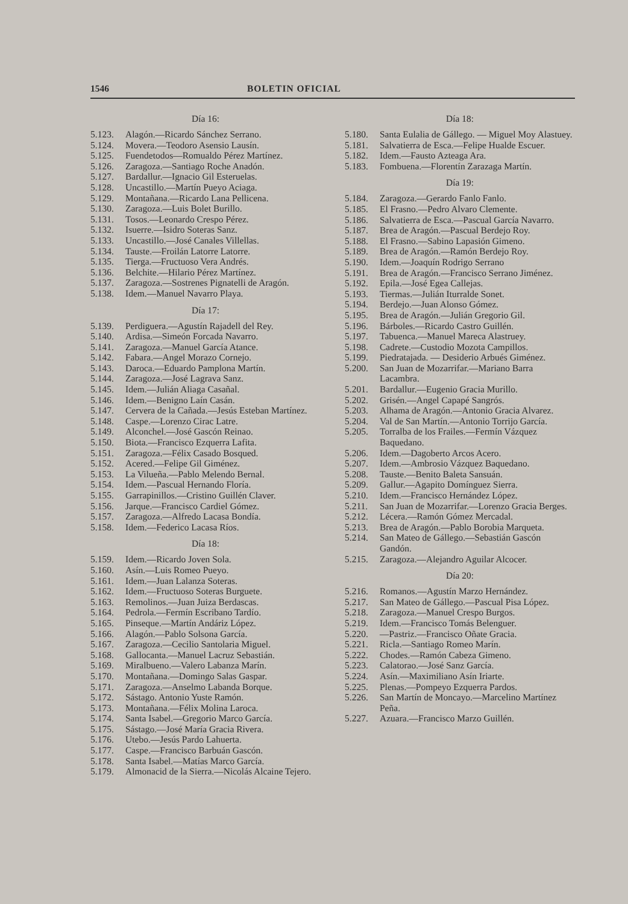1546 BOLETIN OFICIAL
Día 16:
5.123. Alagón.—Ricardo Sánchez Serrano.
5.124. Movera.—Teodoro Asensio Lausín.
5.125. Fuendetodos—Romualdo Pérez Martínez.
5.126. Zaragoza.—Santiago Roche Anadón.
5.127. Bardallur.—Ignacio Gil Esteruelas.
5.128. Uncastillo.—Martín Pueyo Aciaga.
5.129. Montañana.—Ricardo Lana Pellicena.
5.130. Zaragoza.—Luis Bolet Burillo.
5.131. Tosos.—Leonardo Crespo Pérez.
5.132. Isuerre.—Isidro Soteras Sanz.
5.133. Uncastillo.—José Canales Villellas.
5.134. Tauste.—Froilán Latorre Latorre.
5.135. Tierga.—Fructuoso Vera Andrés.
5.136. Belchite.—Hilario Pérez Martínez.
5.137. Zaragoza.—Sostrenes Pignatelli de Aragón.
5.138. Idem.—Manuel Navarro Playa.
Día 17:
5.139. Perdiguera.—Agustín Rajadell del Rey.
5.140. Ardisa.—Simeón Forcada Navarro.
5.141. Zaragoza.—Manuel García Atance.
5.142. Fabara.—Angel Morazo Cornejo.
5.143. Daroca.—Eduardo Pamplona Martín.
5.144. Zaragoza.—José Lagrava Sanz.
5.145. Idem.—Julián Aliaga Casañal.
5.146. Idem.—Benigno Laín Casán.
5.147. Cervera de la Cañada.—Jesús Esteban Martínez.
5.148. Caspe.—Lorenzo Cirac Latre.
5.149. Alconchel.—José Gascón Reinao.
5.150. Biota.—Francisco Ezquerra Lafita.
5.151. Zaragoza.—Félix Casado Bosqued.
5.152. Acered.—Felipe Gil Giménez.
5.153. La Vilueña.—Pablo Melendo Bernal.
5.154. Idem.—Pascual Hernando Floría.
5.155. Garrapinillos.—Cristino Guillén Claver.
5.156. Jarque.—Francisco Cardiel Gómez.
5.157. Zaragoza.—Alfredo Lacasa Bondía.
5.158. Idem.—Federico Lacasa Ríos.
Día 18:
5.159. Idem.—Ricardo Joven Sola.
5.160. Asín.—Luis Romeo Pueyo.
5.161. Idem.—Juan Lalanza Soteras.
5.162. Idem.—Fructuoso Soteras Burguete.
5.163. Remolinos.—Juan Juiza Berdascas.
5.164. Pedrola.—Fermín Escribano Tardío.
5.165. Pinseque.—Martín Andáriz López.
5.166. Alagón.—Pablo Solsona García.
5.167. Zaragoza.—Cecilio Santolaria Miguel.
5.168. Gallocanta.—Manuel Lacruz Sebastián.
5.169. Miralbueno.—Valero Labanza Marín.
5.170. Montañana.—Domingo Salas Gaspar.
5.171. Zaragoza.—Anselmo Labanda Borque.
5.172. Sástago. Antonio Yuste Ramón.
5.173. Montañana.—Félix Molina Laroca.
5.174. Santa Isabel.—Gregorio Marco García.
5.175. Sástago.—José María Gracia Rivera.
5.176. Utebo.—Jesús Pardo Lahuerta.
5.177. Caspe.—Francisco Barbuán Gascón.
5.178. Santa Isabel.—Matías Marco García.
5.179. Almonacid de la Sierra.—Nicolás Alcaine Tejero.
Día 18:
5.180. Santa Eulalia de Gállego. — Miguel Moy Alastuey.
5.181. Salvatierra de Esca.—Felipe Hualde Escuer.
5.182. Idem.—Fausto Azteaga Ara.
5.183. Fombuena.—Florentín Zarazaga Martín.
Día 19:
5.184. Zaragoza.—Gerardo Fanlo Fanlo.
5.185. El Frasno.—Pedro Alvaro Clemente.
5.186. Salvatierra de Esca.—Pascual García Navarro.
5.187. Brea de Aragón.—Pascual Berdejo Roy.
5.188. El Frasno.—Sabino Lapasión Gimeno.
5.189. Brea de Aragón.—Ramón Berdejo Roy.
5.190. Idem.—Joaquín Rodrigo Serrano
5.191. Brea de Aragón.—Francisco Serrano Jiménez.
5.192. Epila.—José Egea Callejas.
5.193. Tiermas.—Julián Iturralde Sonet.
5.194. Berdejo.—Juan Alonso Gómez.
5.195. Brea de Aragón.—Julián Gregorio Gil.
5.196. Bárboles.—Ricardo Castro Guillén.
5.197. Tabuenca.—Manuel Mareca Alastruey.
5.198. Cadrete.—Custodio Mozota Campillos.
5.199. Piedratajada. — Desiderio Arbués Giménez.
5.200. San Juan de Mozarrifar.—Mariano Barra Lacambra.
5.201. Bardallur.—Eugenio Gracia Murillo.
5.202. Grisén.—Angel Capapé Sangrós.
5.203. Alhama de Aragón.—Antonio Gracia Alvarez.
5.204. Val de San Martín.—Antonio Torrijo García.
5.205. Torralba de los Frailes.—Fermín Vázquez Baquedano.
5.206. Idem.—Dagoberto Arcos Acero.
5.207. Idem.—Ambrosio Vázquez Baquedano.
5.208. Tauste.—Benito Baleta Sansuán.
5.209. Gallur.—Agapito Domínguez Sierra.
5.210. Idem.—Francisco Hernández López.
5.211. San Juan de Mozarrifar.—Lorenzo Gracia Berges.
5.212. Lécera.—Ramón Gómez Mercadal.
5.213. Brea de Aragón.—Pablo Borobia Marqueta.
5.214. San Mateo de Gállego.—Sebastián Gascón Gandón.
5.215. Zaragoza.—Alejandro Aguilar Alcocer.
Día 20:
5.216. Romanos.—Agustín Marzo Hernández.
5.217. San Mateo de Gállego.—Pascual Pisa López.
5.218. Zaragoza.—Manuel Crespo Burgos.
5.219. Idem.—Francisco Tomás Belenguer.
5.220. —Pastriz.—Francisco Oñate Gracia.
5.221. Ricla.—Santiago Romeo Marín.
5.222. Chodes.—Ramón Cabeza Gimeno.
5.223. Calatorao.—José Sanz García.
5.224. Asín.—Maximiliano Asín Iriarte.
5.225. Plenas.—Pompeyo Ezquerra Pardos.
5.226. San Martín de Moncayo.—Marcelino Martínez Peña.
5.227. Azuara.—Francisco Marzo Guillén.